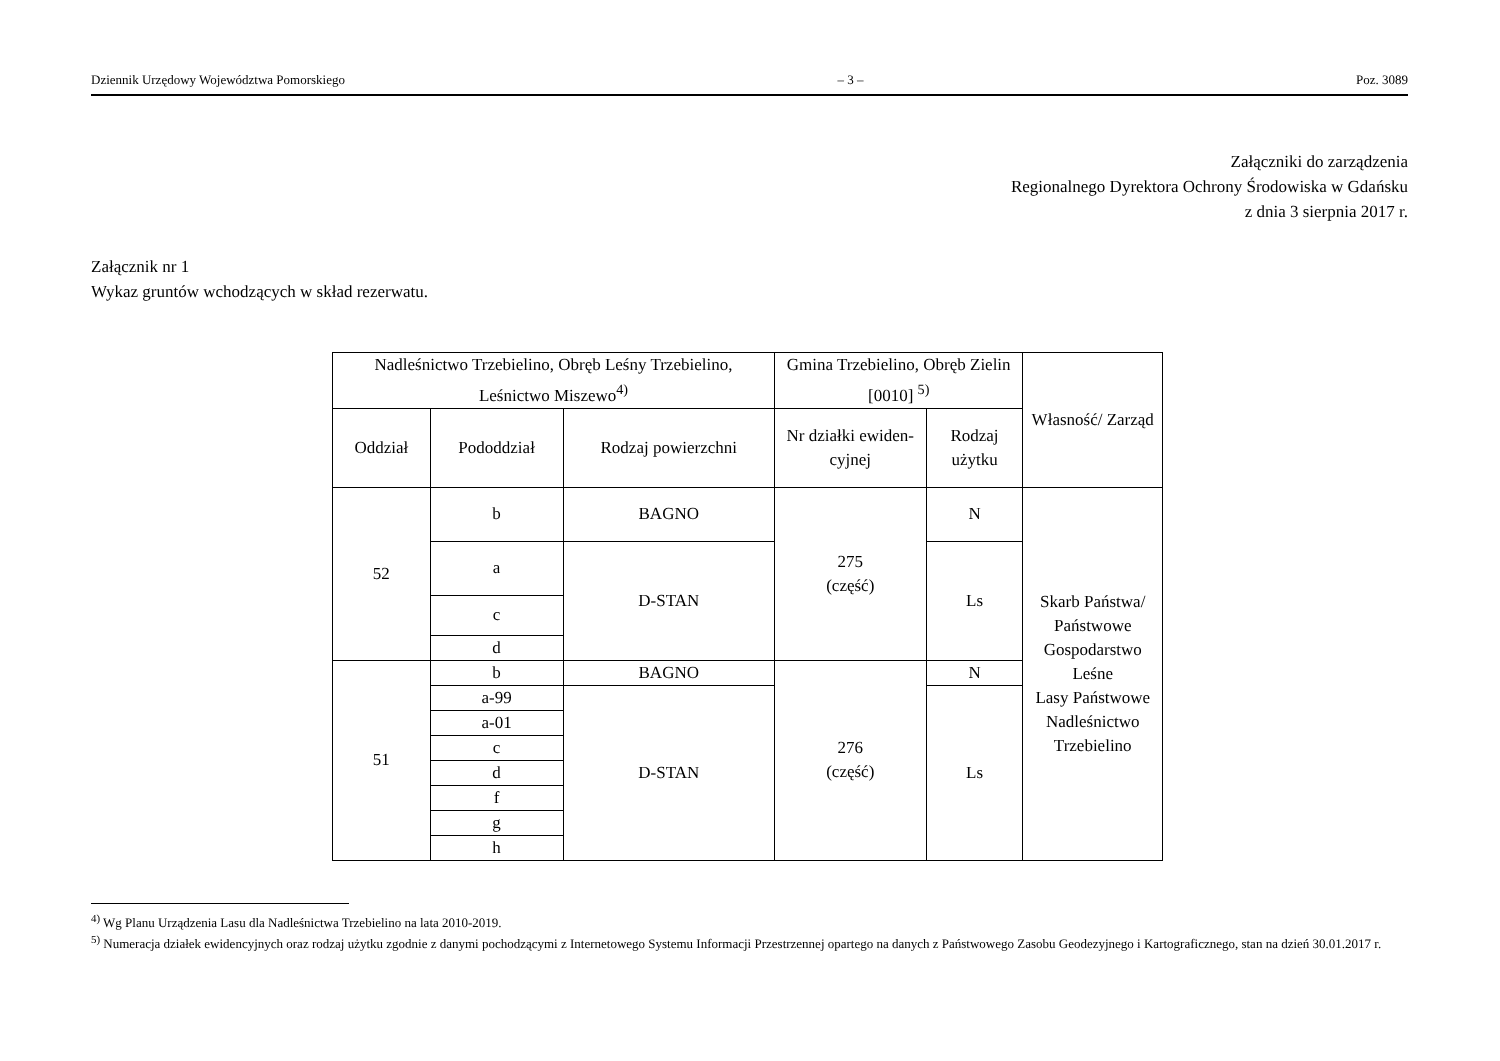Dziennik Urzędowy Województwa Pomorskiego – 3 – Poz. 3089
Załączniki do zarządzenia
Regionalnego Dyrektora Ochrony Środowiska w Gdańsku
z dnia 3 sierpnia 2017 r.
Załącznik nr 1
Wykaz gruntów wchodzących w skład rezerwatu.
| Nadleśnictwo Trzebielino, Obręb Leśny Trzebielino, Leśnictwo Miszewo<sup>4)</sup> | | | Gmina Trzebielino, Obręb Zielin [0010] <sup>5)</sup> | | Własność/ Zarząd |
| --- | --- | --- | --- | --- | --- |
| Oddział | Pododdział | Rodzaj powierzchni | Nr działki ewiden-cyjnej | Rodzaj użytku | |
| 52 | b | BAGNO | 275 (część) | N | Skarb Państwa/ Państwowe Gospodarstwo Leśne Lasy Państwowe Nadleśnictwo Trzebielino |
| | a | D-STAN | | Ls | |
| | c | | | | |
| | d | | | | |
| 51 | b | BAGNO | 276 (część) | N | |
| | a-99 | D-STAN | | Ls | |
| | a-01 | | | | |
| | c | | | | |
| | d | | | | |
| | f | | | | |
| | g | | | | |
| | h | | | | |
<sup>4)</sup> Wg Planu Urządzenia Lasu dla Nadleśnictwa Trzebielino na lata 2010-2019.
<sup>5)</sup> Numeracja działek ewidencyjnych oraz rodzaj użytku zgodnie z danymi pochodzącymi z Internetowego Systemu Informacji Przestrzennej opartego na danych z Państwowego Zasobu Geodezyjnego i Kartograficznego, stan na dzień 30.01.2017 r.